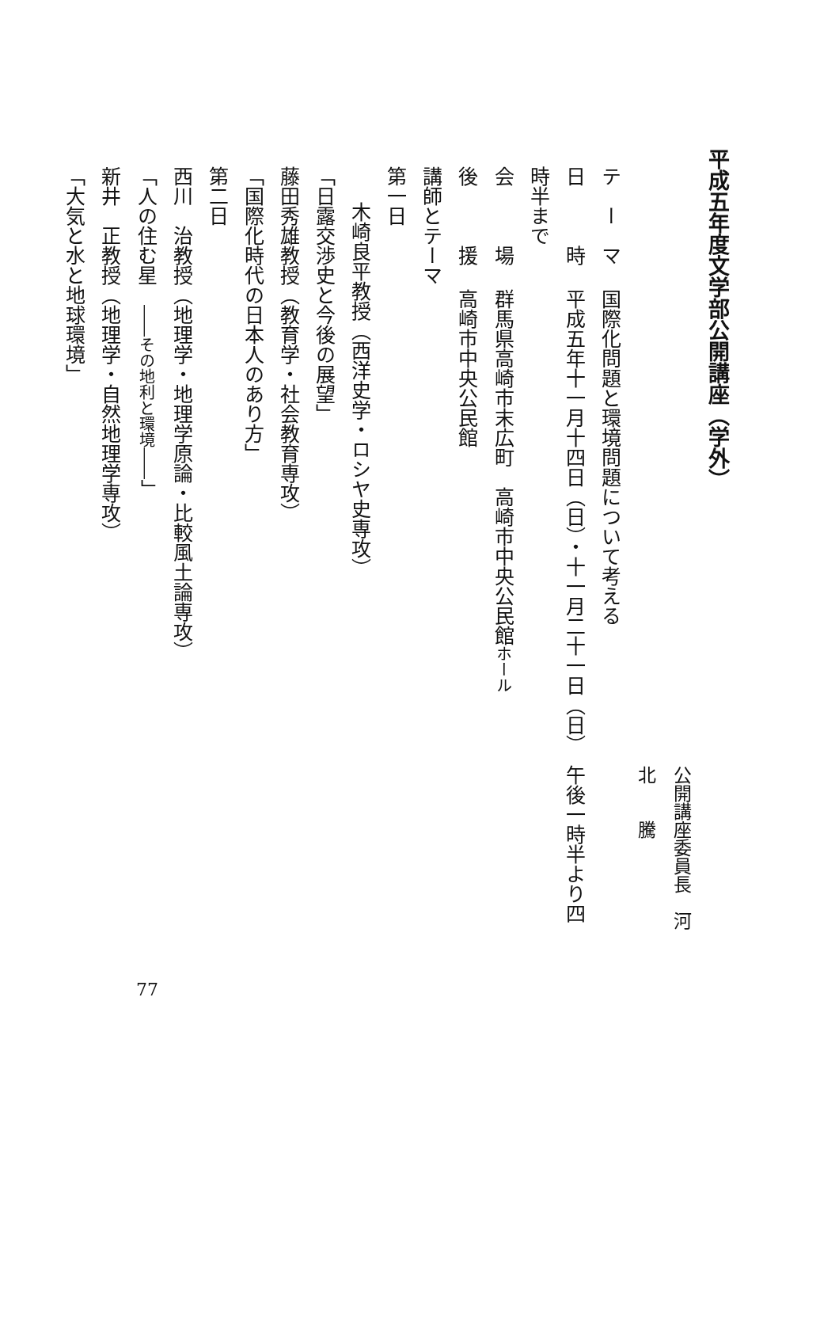平成五年度文学部公開講座（学外）
公開講座委員長　河　北　　騰
テ　ー　マ国際化問題と環境問題について考える
日　　　時平成五年十一月十四日（日）・十一月二十一日（日）　午後一時半より四時半まで
会　　　場群馬県高崎市末広町　高崎市中央公民館ホール
後　　　援高崎市中央公民館
講師とテーマ
第一日
木崎良平教授（西洋史学・ロシヤ史専攻）
「日露交渉史と今後の展望」
藤田秀雄教授（教育学・社会教育専攻）
「国際化時代の日本人のあり方」
第二日
西川　治教授（地理学・地理学原論・比較風土論専攻）
「人の住む星　――その地利と環境――」
新井　正教授（地理学・自然地理学専攻）
「大気と水と地球環境」
77